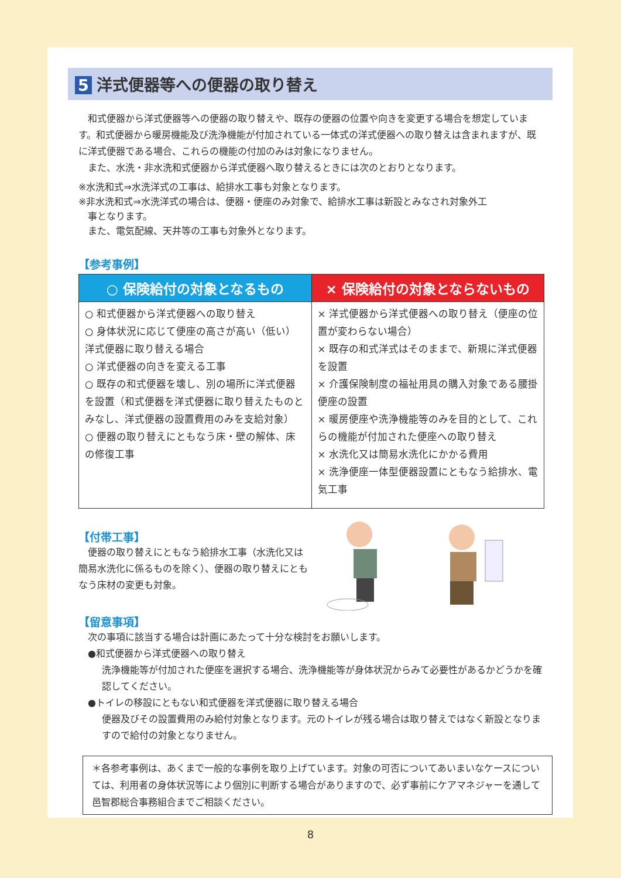5 洋式便器等への便器の取り替え
　和式便器から洋式便器等への便器の取り替えや、既存の便器の位置や向きを変更する場合を想定しています。和式便器から暖房機能及び洗浄機能が付加されている一体式の洋式便器への取り替えは含まれますが、既に洋式便器である場合、これらの機能の付加のみは対象になりません。
　また、水洗・非水洗和式便器から洋式便器へ取り替えるときには次のとおりとなります。
※水洗和式⇒水洗洋式の工事は、給排水工事も対象となります。
※非水洗和式⇒水洗洋式の場合は、便器・便座のみ対象で、給排水工事は新設とみなされ対象外工
　事となります。
　また、電気配線、天井等の工事も対象外となります。
【参考事例】
| ○ 保険給付の対象となるもの | × 保険給付の対象とならないもの |
| --- | --- |
| ○ 和式便器から洋式便器への取り替え ○ 身体状況に応じて便座の高さが高い（低い）洋式便器に取り替える場合 ○ 洋式便器の向きを変える工事 ○ 既存の和式便器を壊し、別の場所に洋式便器を設置（和式便器を洋式便器に取り替えたものとみなし、洋式便器の設置費用のみを支給対象） ○ 便器の取り替えにともなう床・壁の解体、床の修復工事 | × 洋式便器から洋式便器への取り替え（便座の位置が変わらない場合） × 既存の和式洋式はそのままで、新規に洋式便器を設置 × 介護保険制度の福祉用具の購入対象である腰掛便座の設置 × 暖房便座や洗浄機能等のみを目的として、これらの機能が付加された便座への取り替え × 水洗化又は簡易水洗化にかかる費用 × 洗浄便座一体型便器設置にともなう給排水、電気工事 |
【付帯工事】
　便器の取り替えにともなう給排水工事（水洗化又は簡易水洗化に係るものを除く）、便器の取り替えにともなう床材の変更も対象。
【留意事項】
　次の事項に該当する場合は計画にあたって十分な検討をお願いします。
　●和式便器から洋式便器への取り替え
洗浄機能等が付加された便座を選択する場合、洗浄機能等が身体状況からみて必要性があるかどうかを確認してください。
　●トイレの移設にともない和式便器を洋式便器に取り替える場合
便器及びその設置費用のみ給付対象となります。元のトイレが残る場合は取り替えではなく新設となりますので給付の対象となりません。
＊各参考事例は、あくまで一般的な事例を取り上げています。対象の可否についてあいまいなケースについては、利用者の身体状況等により個別に判断する場合がありますので、必ず事前にケアマネジャーを通して邑智郡総合事務組合までご相談ください。
8